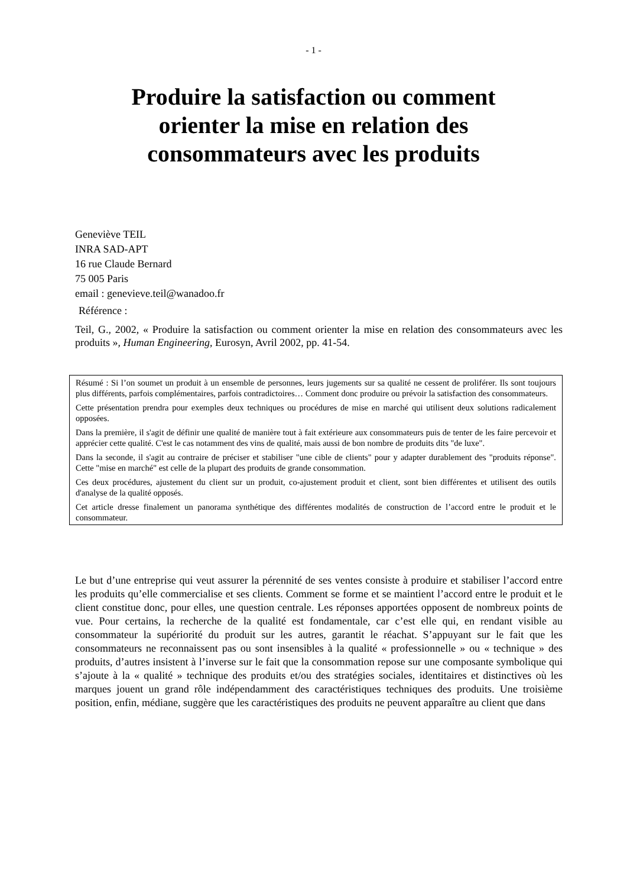- 1 -
Produire la satisfaction ou comment orienter la mise en relation des consommateurs avec les produits
Geneviève TEIL
INRA SAD-APT
16 rue Claude Bernard
75 005 Paris
email : genevieve.teil@wanadoo.fr
Référence :
Teil, G., 2002, « Produire la satisfaction ou comment orienter la mise en relation des consommateurs avec les produits », Human Engineering, Eurosyn, Avril 2002, pp. 41-54.
Résumé : Si l’on soumet un produit à un ensemble de personnes, leurs jugements sur sa qualité ne cessent de proliférer. Ils sont toujours plus différents, parfois complémentaires, parfois contradictoires… Comment donc produire ou prévoir la satisfaction des consommateurs.
Cette présentation prendra pour exemples deux techniques ou procédures de mise en marché qui utilisent deux solutions radicalement opposées.
Dans la première, il s'agit de définir une qualité de manière tout à fait extérieure aux consommateurs puis de tenter de les faire percevoir et apprécier cette qualité. C'est le cas notamment des vins de qualité, mais aussi de bon nombre de produits dits "de luxe".
Dans la seconde, il s'agit au contraire de préciser et stabiliser "une cible de clients" pour y adapter durablement des "produits réponse". Cette "mise en marché" est celle de la plupart des produits de grande consommation.
Ces deux procédures, ajustement du client sur un produit, co-ajustement produit et client, sont bien différentes et utilisent des outils d'analyse de la qualité opposés.
Cet article dresse finalement un panorama synthétique des différentes modalités de construction de l’accord entre le produit et le consommateur.
Le but d’une entreprise qui veut assurer la pérennité de ses ventes consiste à produire et stabiliser l’accord entre les produits qu’elle commercialise et ses clients. Comment se forme et se maintient l’accord entre le produit et le client constitue donc, pour elles, une question centrale. Les réponses apportées opposent de nombreux points de vue. Pour certains, la recherche de la qualité est fondamentale, car c’est elle qui, en rendant visible au consommateur la supériorité du produit sur les autres, garantit le réachat. S’appuyant sur le fait que les consommateurs ne reconnaissent pas ou sont insensibles à la qualité « professionnelle » ou « technique » des produits, d’autres insistent à l’inverse sur le fait que la consommation repose sur une composante symbolique qui s’ajoute à la « qualité » technique des produits et/ou des stratégies sociales, identitaires et distinctives où les marques jouent un grand rôle indépendamment des caractéristiques techniques des produits. Une troisième position, enfin, médiane, suggère que les caractéristiques des produits ne peuvent apparaître au client que dans